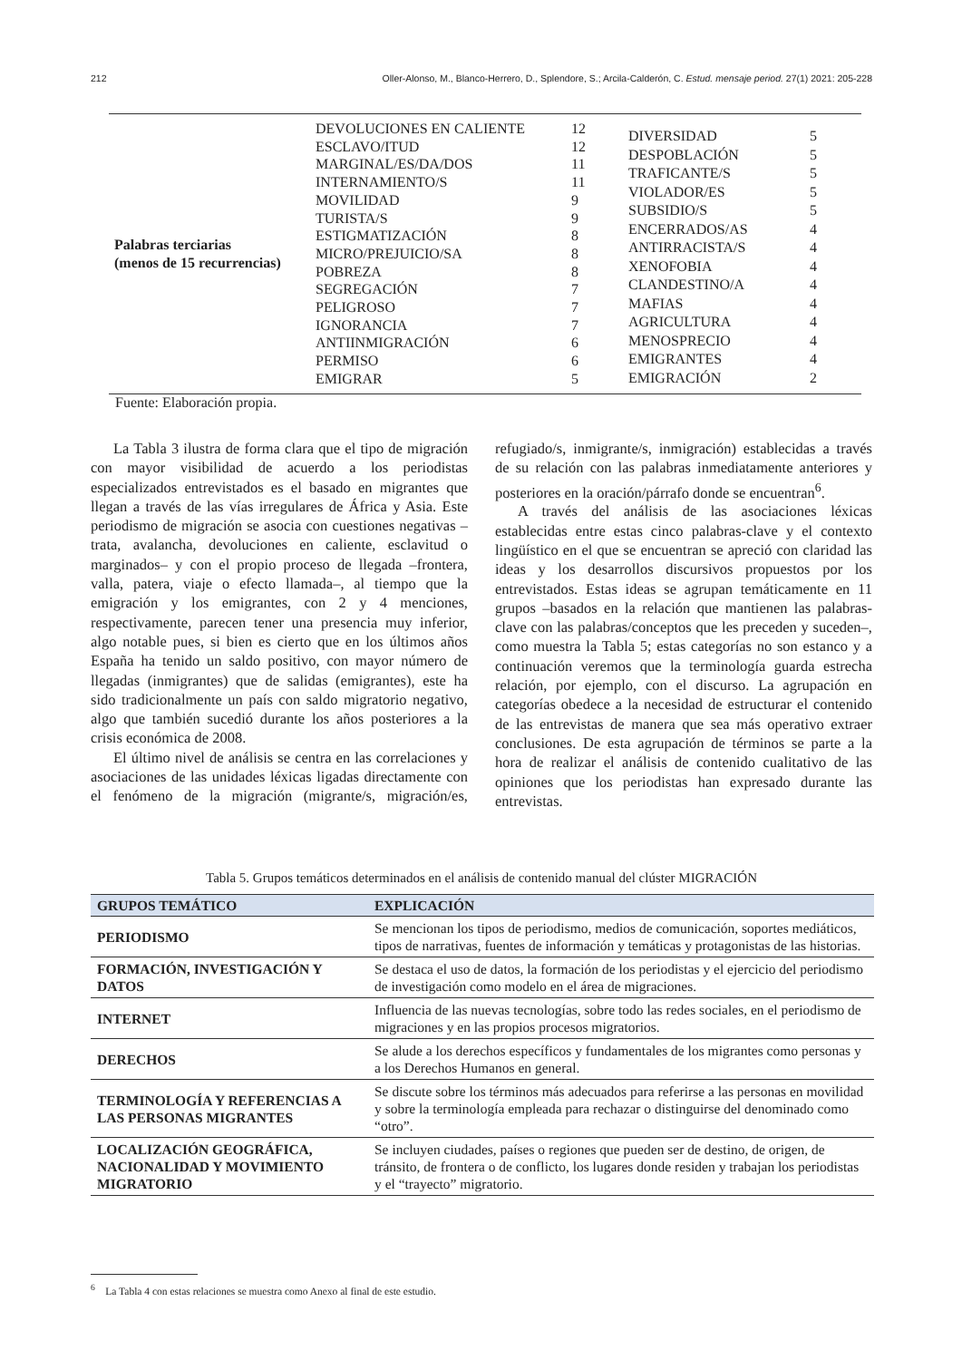212 Oller-Alonso, M., Blanco-Herrero, D., Splendore, S.; Arcila-Calderón, C. Estud. mensaje period. 27(1) 2021: 205-228
Palabras terciarias
(menos de 15 recurrencias)
DEVOLUCIONES EN CALIENTE 12 ESCLAVO/ITUD 12 MARGINAL/ES/DA/DOS 11 INTERNAMIENTO/S 11 MOVILIDAD 9 TURISTA/S 9 ESTIGMATIZACIÓN 8 MICRO/PREJUICIO/SA 8 POBREZA 8 SEGREGACIÓN 7 PELIGROSO 7 IGNORANCIA 7 ANTIINMIGRACIÓN 6 PERMISO 6 EMIGRAR 5
DIVERSIDAD 5 DESPOBLACIÓN 5 TRAFICANTE/S 5 VIOLADOR/ES 5 SUBSIDIO/S 5 ENCERRADOS/AS 4 ANTIRRACISTA/S 4 XENOFOBIA 4 CLANDESTINO/A 4 MAFIAS 4 AGRICULTURA 4 MENOSPRECIO 4 EMIGRANTES 4 EMIGRACIÓN 2
Fuente: Elaboración propia.
La Tabla 3 ilustra de forma clara que el tipo de migración con mayor visibilidad de acuerdo a los periodistas especializados entrevistados es el basado en migrantes que llegan a través de las vías irregulares de África y Asia. Este periodismo de migración se asocia con cuestiones negativas –trata, avalancha, devoluciones en caliente, esclavitud o marginados– y con el propio proceso de llegada –frontera, valla, patera, viaje o efecto llamada–, al tiempo que la emigración y los emigrantes, con 2 y 4 menciones, respectivamente, parecen tener una presencia muy inferior, algo notable pues, si bien es cierto que en los últimos años España ha tenido un saldo positivo, con mayor número de llegadas (inmigrantes) que de salidas (emigrantes), este ha sido tradicionalmente un país con saldo migratorio negativo, algo que también sucedió durante los años posteriores a la crisis económica de 2008.
El último nivel de análisis se centra en las correlaciones y asociaciones de las unidades léxicas ligadas directamente con el fenómeno de la migración (migrante/s, migración/es, refugiado/s, inmigrante/s, inmigración) establecidas a través de su relación con las palabras inmediatamente anteriores y posteriores en la oración/párrafo donde se encuentran<sup>6</sup>.
A través del análisis de las asociaciones léxicas establecidas entre estas cinco palabras-clave y el contexto lingüístico en el que se encuentran se apreció con claridad las ideas y los desarrollos discursivos propuestos por los entrevistados. Estas ideas se agrupan temáticamente en 11 grupos –basados en la relación que mantienen las palabras-clave con las palabras/conceptos que les preceden y suceden–, como muestra la Tabla 5; estas categorías no son estanco y a continuación veremos que la terminología guarda estrecha relación, por ejemplo, con el discurso. La agrupación en categorías obedece a la necesidad de estructurar el contenido de las entrevistas de manera que sea más operativo extraer conclusiones. De esta agrupación de términos se parte a la hora de realizar el análisis de contenido cualitativo de las opiniones que los periodistas han expresado durante las entrevistas.
Tabla 5. Grupos temáticos determinados en el análisis de contenido manual del clúster MIGRACIÓN
| GRUPOS TEMÁTICO | EXPLICACIÓN |
| --- | --- |
| PERIODISMO | Se mencionan los tipos de periodismo, medios de comunicación, soportes mediáticos, tipos de narrativas, fuentes de información y temáticas y protagonistas de las historias. |
| FORMACIÓN, INVESTIGACIÓN Y DATOS | Se destaca el uso de datos, la formación de los periodistas y el ejercicio del periodismo de investigación como modelo en el área de migraciones. |
| INTERNET | Influencia de las nuevas tecnologías, sobre todo las redes sociales, en el periodismo de migraciones y en las propios procesos migratorios. |
| DERECHOS | Se alude a los derechos específicos y fundamentales de los migrantes como personas y a los Derechos Humanos en general. |
| TERMINOLOGÍA Y REFERENCIAS A LAS PERSONAS MIGRANTES | Se discute sobre los términos más adecuados para referirse a las personas en movilidad y sobre la terminología empleada para rechazar o distinguirse del denominado como “otro”. |
| LOCALIZACIÓN GEOGRÁFICA, NACIONALIDAD Y MOVIMIENTO MIGRATORIO | Se incluyen ciudades, países o regiones que pueden ser de destino, de origen, de tránsito, de frontera o de conflicto, los lugares donde residen y trabajan los periodistas y el “trayecto” migratorio. |
<sup>6</sup> La Tabla 4 con estas relaciones se muestra como Anexo al final de este estudio.